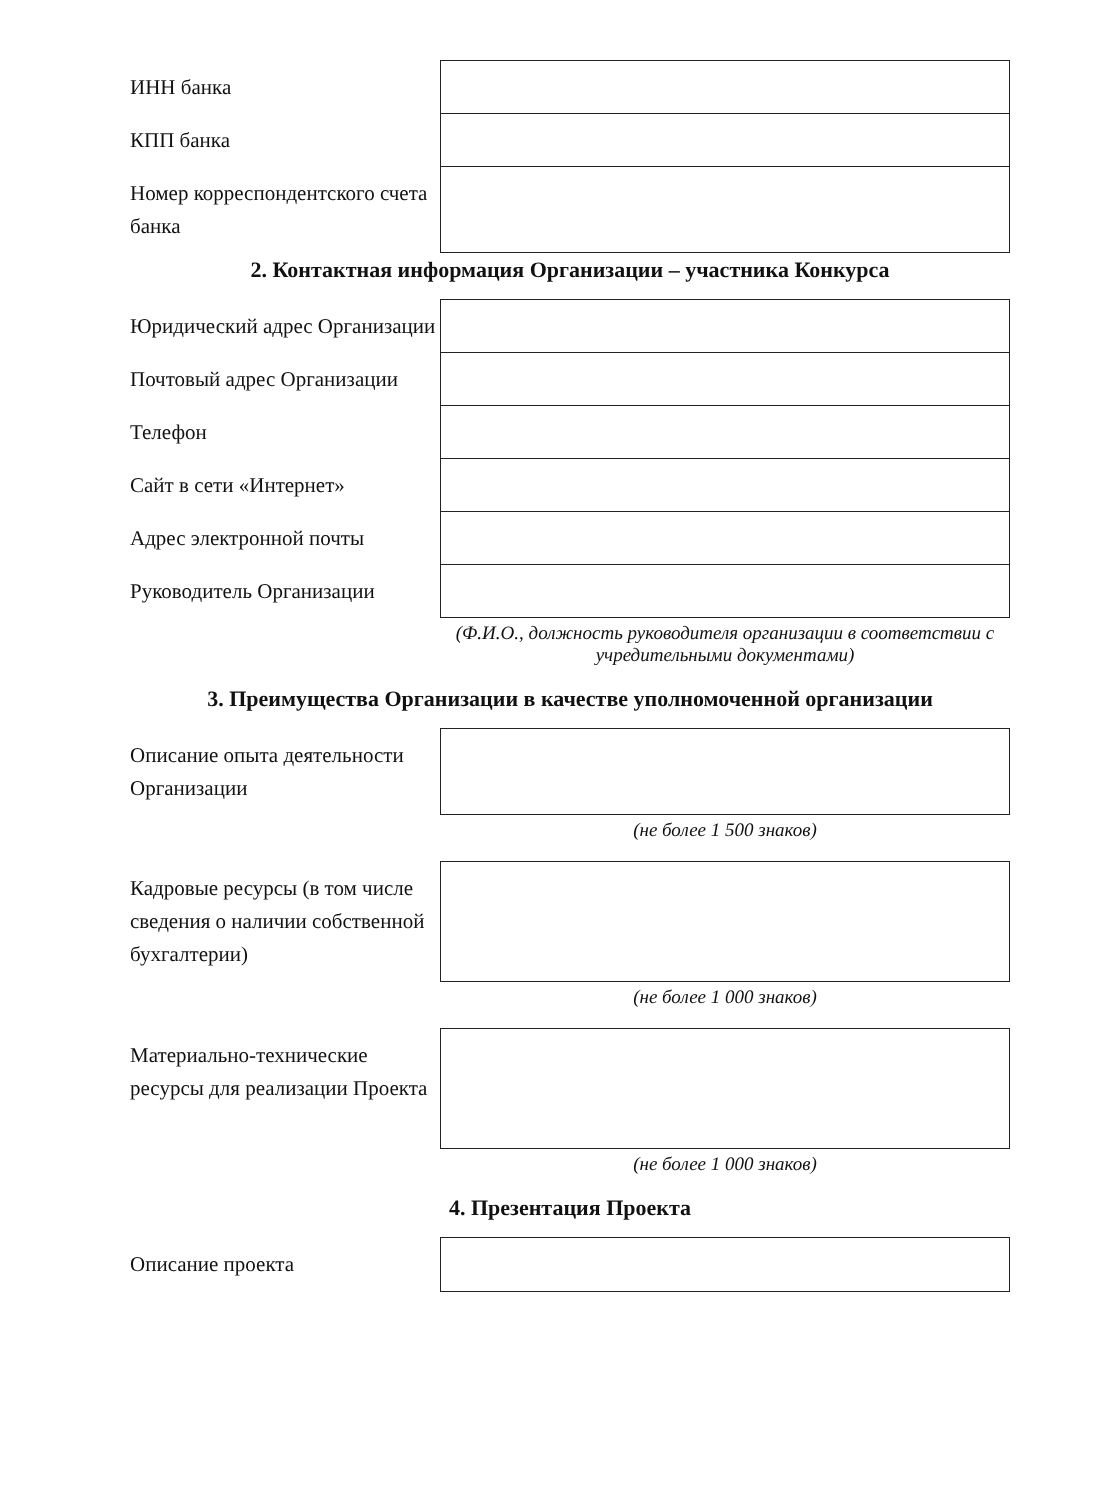| ИНН банка | |
| КПП банка | |
| Номер корреспондентского счета банка | |
2. Контактная информация Организации – участника Конкурса
| Юридический адрес Организации | |
| Почтовый адрес Организации | |
| Телефон | |
| Сайт в сети «Интернет» | |
| Адрес электронной почты | |
| Руководитель Организации | |
(Ф.И.О., должность руководителя организации в соответствии с учредительными документами)
3. Преимущества Организации в качестве уполномоченной организации
| Описание опыта деятельности Организации | |
(не более 1 500 знаков)
| Кадровые ресурсы (в том числе сведения о наличии собственной бухгалтерии) | |
(не более 1 000 знаков)
| Материально-технические ресурсы для реализации Проекта | |
(не более 1 000 знаков)
4. Презентация Проекта
| Описание проекта | |